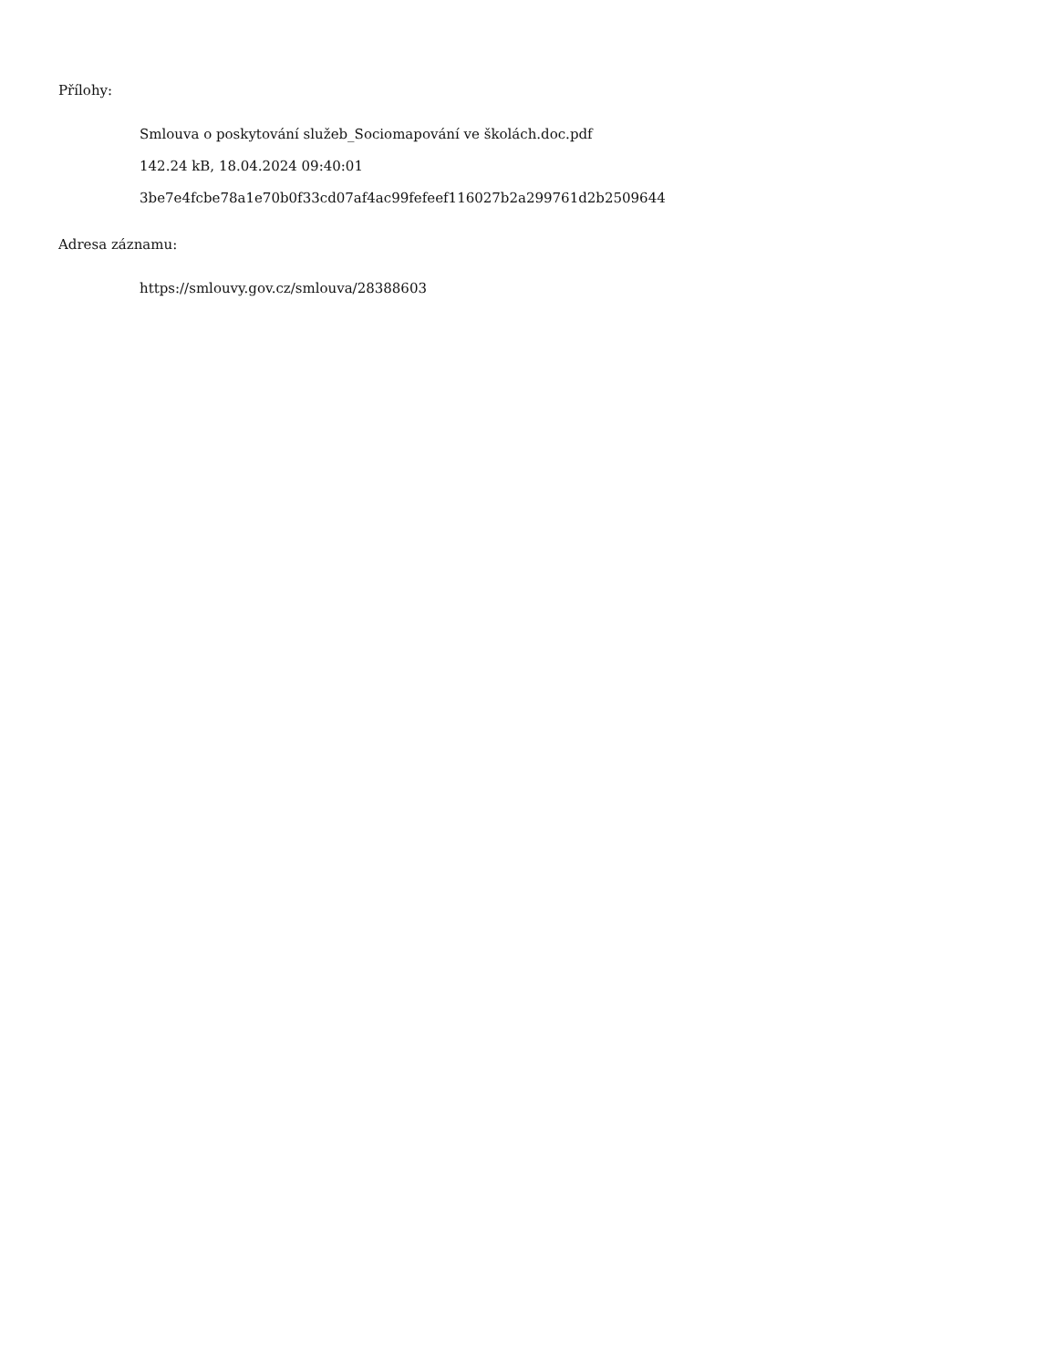Přílohy:
Smlouva o poskytování služeb_Sociomapování ve školách.doc.pdf
142.24 kB, 18.04.2024 09:40:01
3be7e4fcbe78a1e70b0f33cd07af4ac99fefeef116027b2a299761d2b2509644
Adresa záznamu:
https://smlouvy.gov.cz/smlouva/28388603